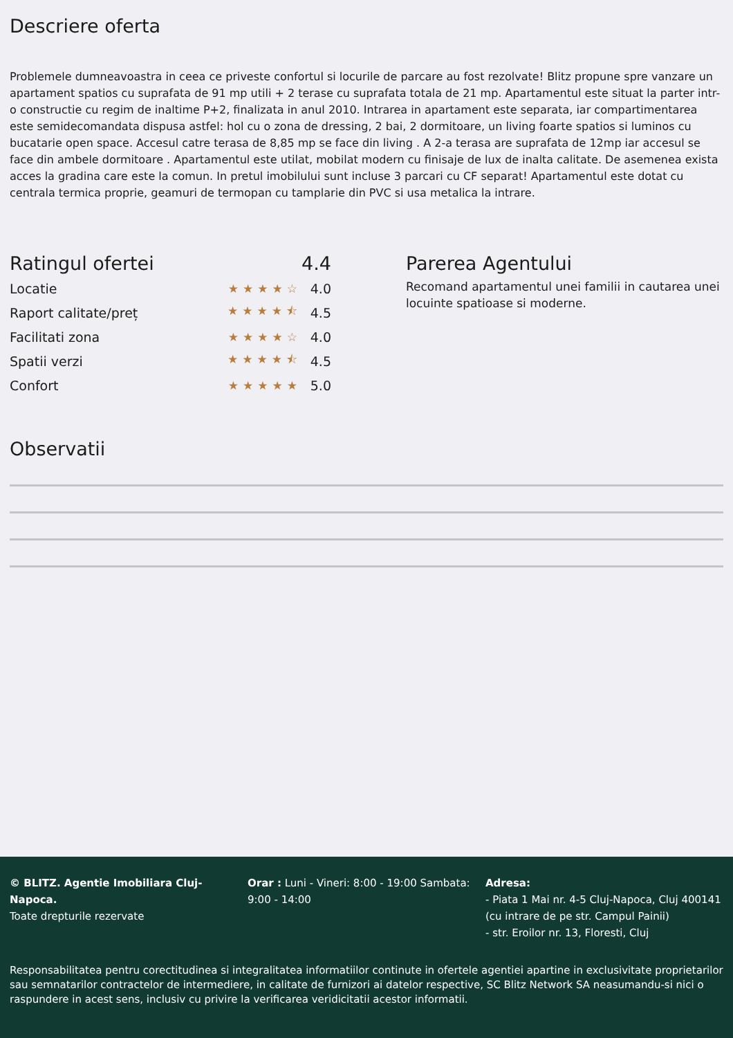Descriere oferta
Problemele dumneavoastra in ceea ce priveste confortul si locurile de parcare au fost rezolvate! Blitz propune spre vanzare un apartament spatios cu suprafata de 91 mp utili + 2 terase cu suprafata totala de 21 mp. Apartamentul este situat la parter intr-o constructie cu regim de inaltime P+2, finalizata in anul 2010. Intrarea in apartament este separata, iar compartimentarea este semidecomandata dispusa astfel: hol cu o zona de dressing, 2 bai, 2 dormitoare, un living foarte spatios si luminos cu bucatarie open space. Accesul catre terasa de 8,85 mp se face din living . A 2-a terasa are suprafata de 12mp iar accesul se face din ambele dormitoare . Apartamentul este utilat, mobilat modern cu finisaje de lux de inalta calitate. De asemenea exista acces la gradina care este la comun. In pretul imobilului sunt incluse 3 parcari cu CF separat! Apartamentul este dotat cu centrala termica proprie, geamuri de termopan cu tamplarie din PVC si usa metalica la intrare.
| Ratingul ofertei | | 4.4 |
| Locatie | ★★★★☆ | 4.0 |
| Raport calitate/preț | ★★★★⯪ | 4.5 |
| Facilitati zona | ★★★★☆ | 4.0 |
| Spatii verzi | ★★★★⯪ | 4.5 |
| Confort | ★★★★★ | 5.0 |
Parerea Agentului
Recomand apartamentul unei familii in cautarea unei locuinte spatioase si moderne.
Observatii
© BLITZ. Agentie Imobiliara Cluj-Napoca.
Toate drepturile rezervate
Orar : Luni - Vineri: 8:00 - 19:00 Sambata: 9:00 - 14:00
Adresa:
- Piata 1 Mai nr. 4-5 Cluj-Napoca, Cluj 400141 (cu intrare de pe str. Campul Painii)
- str. Eroilor nr. 13, Floresti, Cluj
Responsabilitatea pentru corectitudinea si integralitatea informatiilor continute in ofertele agentiei apartine in exclusivitate proprietarilor sau semnatarilor contractelor de intermediere, in calitate de furnizori ai datelor respective, SC Blitz Network SA neasumandu-si nici o raspundere in acest sens, inclusiv cu privire la verificarea veridicitatii acestor informatii.